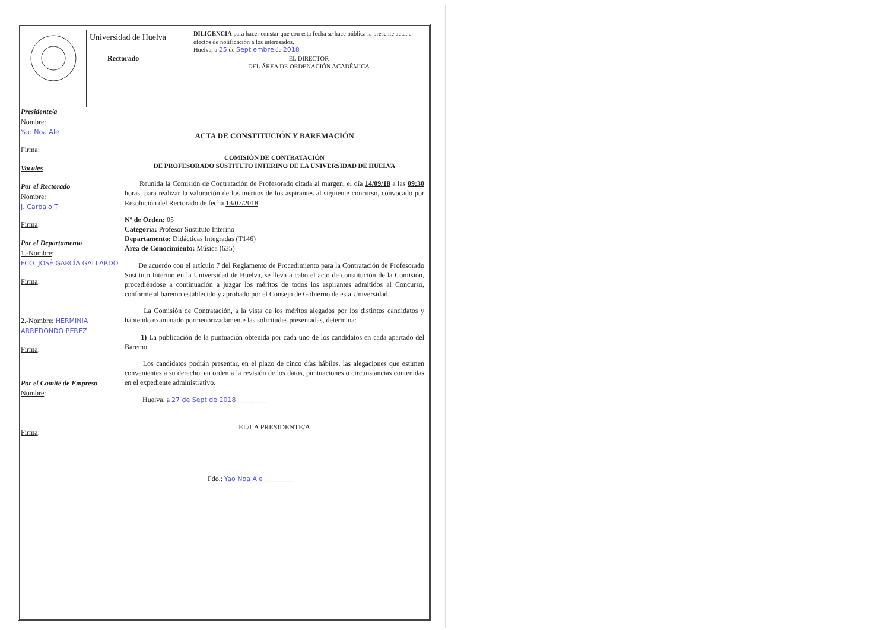Universidad de Huelva
Rectorado
DILIGENCIA para hacer constar que con esta fecha se hace pública la presente acta, a efectos de notificación a los interesados.
Huelva, a 25 de Septiembre de 2018
EL DIRECTOR
DEL ÁREA DE ORDENACIÓN ACADÉMICA
Presidente/a
Nombre:
Yao Noa Ale
Firma:
Vocales
Por el Rectorado
Nombre:
J. Carbajo T
Firma:
Por el Departamento
1.-Nombre:
FCO. JOSÉ GARCÍA GALLARDO
Firma:
2.-Nombre: HERMINIA ARREDONDO PÉREZ
Firma:
Por el Comité de Empresa
Nombre:
Firma:
ACTA DE CONSTITUCIÓN Y BAREMACIÓN
COMISIÓN DE CONTRATACIÓN
DE PROFESORADO SUSTITUTO INTERINO DE LA UNIVERSIDAD DE HUELVA
Reunida la Comisión de Contratación de Profesorado citada al margen, el día 14/09/18 a las 09:30 horas, para realizar la valoración de los méritos de los aspirantes al siguiente concurso, convocado por Resolución del Rectorado de fecha 13/07/2018
Nº de Orden: 05
Categoría: Profesor Sustituto Interino
Departamento: Didácticas Integradas (T146)
Área de Conocimiento: Música (635)
De acuerdo con el artículo 7 del Reglamento de Procedimiento para la Contratación de Profesorado Sustituto Interino en la Universidad de Huelva, se lleva a cabo el acto de constitución de la Comisión, procediéndose a continuación a juzgar los méritos de todos los aspirantes admitidos al Concurso, conforme al baremo establecido y aprobado por el Consejo de Gobierno de esta Universidad.
La Comisión de Contratación, a la vista de los méritos alegados por los distintos candidatos y habiendo examinado pormenorizadamente las solicitudes presentadas, determina:
1) La publicación de la puntuación obtenida por cada uno de los candidatos en cada apartado del Baremo.
Los candidatos podrán presentar, en el plazo de cinco días hábiles, las alegaciones que estimen convenientes a su derecho, en orden a la revisión de los datos, puntuaciones o circunstancias contenidas en el expediente administrativo.
Huelva, a 27 de Sept de 2018 ________
EL/LA PRESIDENTE/A
Fdo.: Yao Noa Ale ________